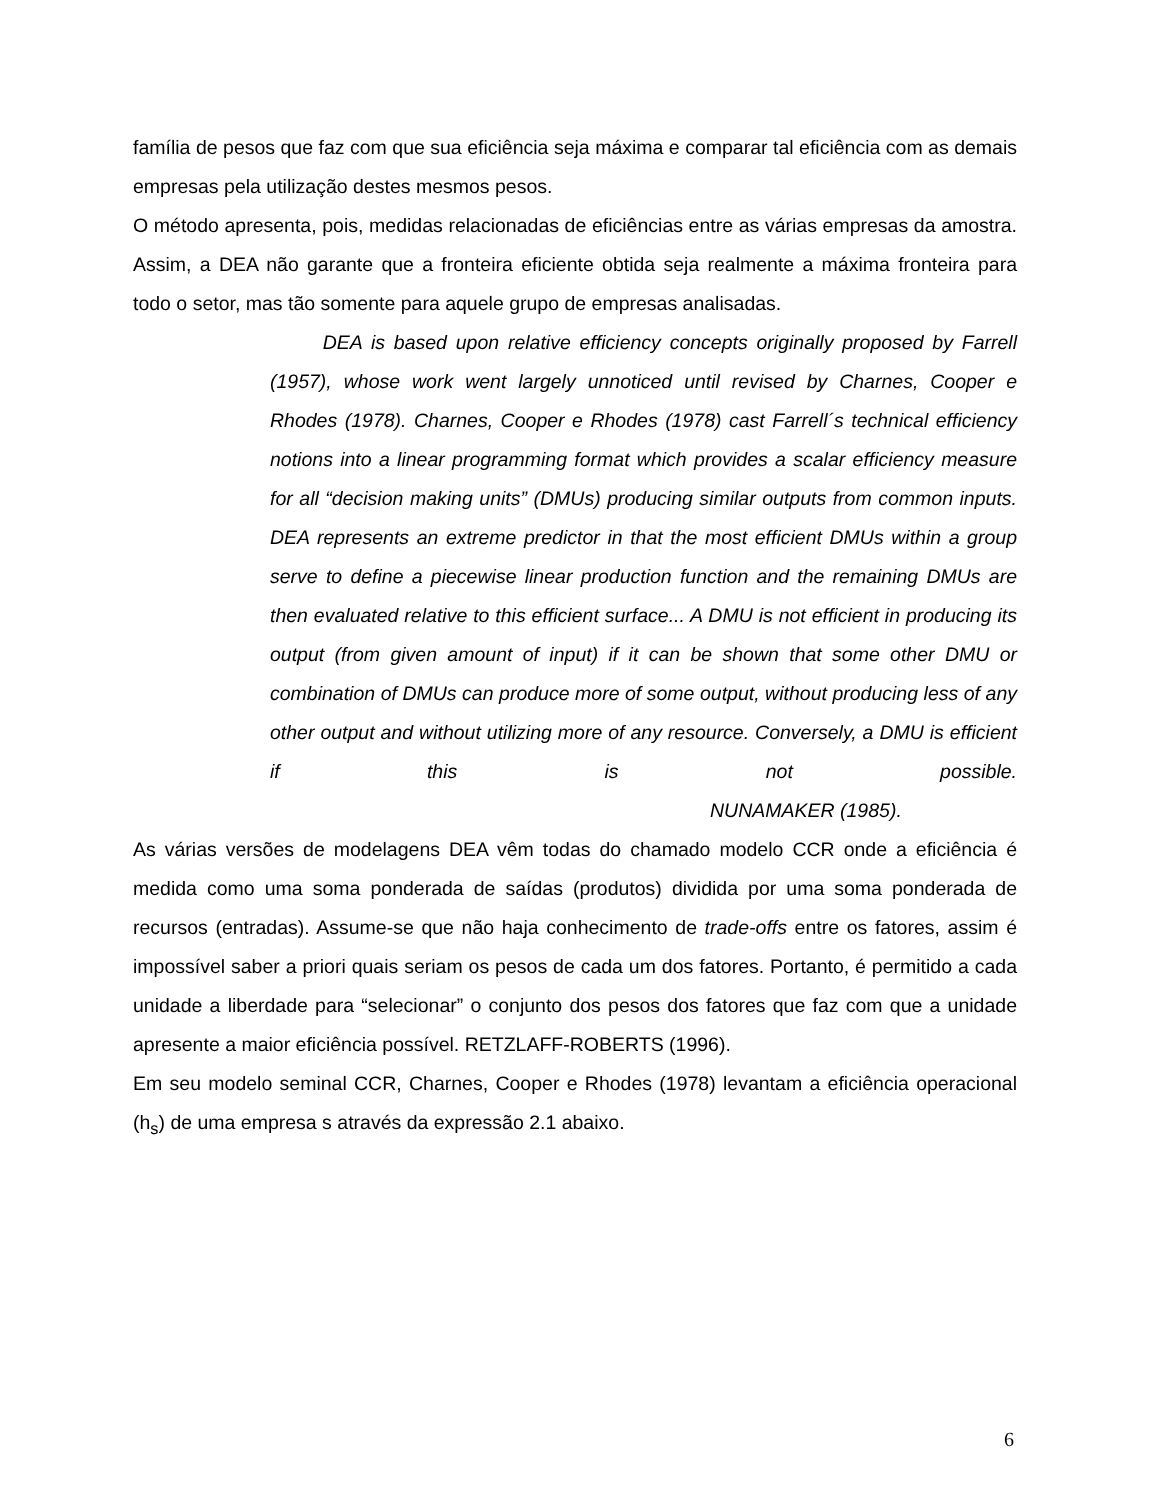família de pesos que faz com que sua eficiência seja máxima e comparar tal eficiência com as demais empresas pela utilização destes mesmos pesos.
O método apresenta, pois, medidas relacionadas de eficiências entre as várias empresas da amostra. Assim, a DEA não garante que a fronteira eficiente obtida seja realmente a máxima fronteira para todo o setor, mas tão somente para aquele grupo de empresas analisadas.
DEA is based upon relative efficiency concepts originally proposed by Farrell (1957), whose work went largely unnoticed until revised by Charnes, Cooper e Rhodes (1978). Charnes, Cooper e Rhodes (1978) cast Farrell´s technical efficiency notions into a linear programming format which provides a scalar efficiency measure for all “decision making units” (DMUs) producing similar outputs from common inputs. DEA represents an extreme predictor in that the most efficient DMUs within a group serve to define a piecewise linear production function and the remaining DMUs are then evaluated relative to this efficient surface... A DMU is not efficient in producing its output (from given amount of input) if it can be shown that some other DMU or combination of DMUs can produce more of some output, without producing less of any other output and without utilizing more of any resource. Conversely, a DMU is efficient if this is not possible. NUNAMAKER (1985).
As várias versões de modelagens DEA vêm todas do chamado modelo CCR onde a eficiência é medida como uma soma ponderada de saídas (produtos) dividida por uma soma ponderada de recursos (entradas). Assume-se que não haja conhecimento de trade-offs entre os fatores, assim é impossível saber a priori quais seriam os pesos de cada um dos fatores. Portanto, é permitido a cada unidade a liberdade para “selecionar” o conjunto dos pesos dos fatores que faz com que a unidade apresente a maior eficiência possível. RETZLAFF-ROBERTS (1996).
Em seu modelo seminal CCR, Charnes, Cooper e Rhodes (1978) levantam a eficiência operacional (h<sub>s</sub>) de uma empresa s através da expressão 2.1 abaixo.
6